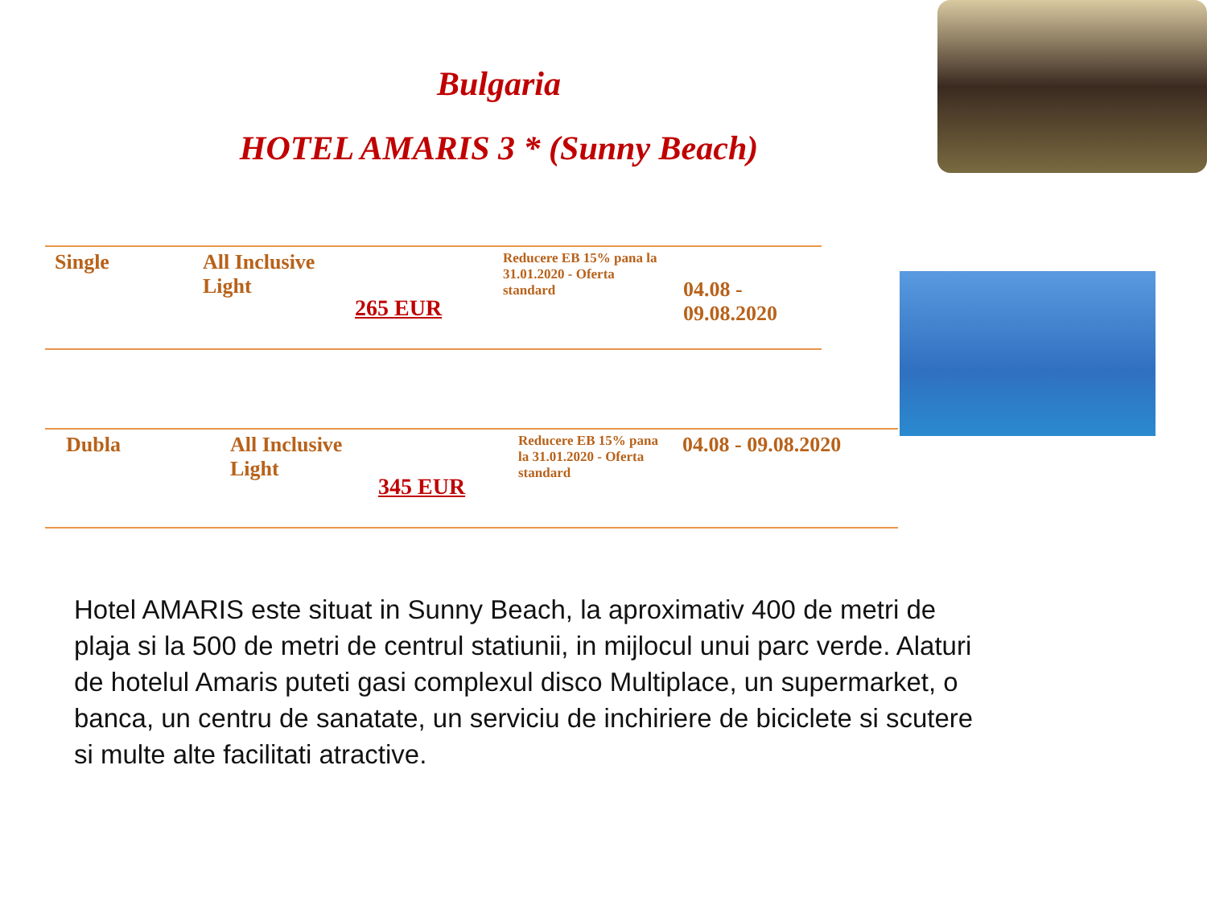Bulgaria
HOTEL AMARIS 3 * (Sunny Beach)
| Single | All Inclusive Light | 265 EUR | Reducere EB 15% pana la 31.01.2020 - Oferta standard | 04.08 - 09.08.2020 |
| Dubla | All Inclusive Light | 345 EUR | Reducere EB 15% pana la 31.01.2020 - Oferta standard | 04.08 - 09.08.2020 |
Hotel AMARIS este situat in Sunny Beach, la aproximativ 400 de metri de plaja si la 500 de metri de centrul statiunii, in mijlocul unui parc verde. Alaturi de hotelul Amaris puteti gasi complexul disco Multiplace, un supermarket, o banca, un centru de sanatate, un serviciu de inchiriere de biciclete si scutere si multe alte facilitati atractive.